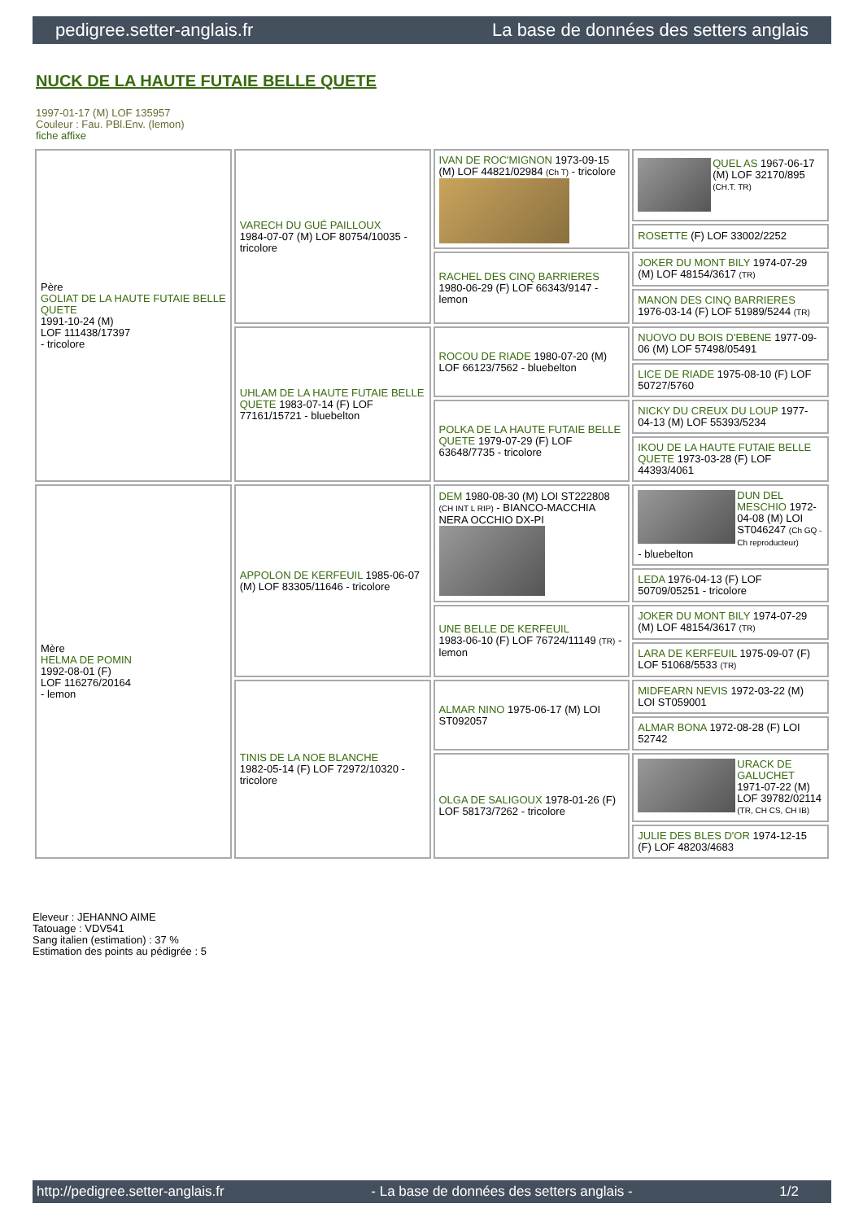pedigree.setter-anglais.fr La base de données des setters anglais
NUCK DE LA HAUTE FUTAIE BELLE QUETE
1997-01-17 (M) LOF 135957
Couleur : Fau. PBl.Env. (lemon)
fiche affixe
| Père GOLIAT DE LA HAUTE FUTAIE BELLE QUETE 1991-10-24 (M) LOF 111438/17397 - tricolore | VARECH DU GUÉ PAILLOUX 1984-07-07 (M) LOF 80754/10035 - tricolore | IVAN DE ROC'MIGNON 1973-09-15 (M) LOF 44821/02984 (Ch T) - tricolore | QUEL AS 1967-06-17 (M) LOF 32170/895 (CH.T. TR) |
| | | | ROSETTE (F) LOF 33002/2252 |
| | | RACHEL DES CINQ BARRIERES 1980-06-29 (F) LOF 66343/9147 - lemon | JOKER DU MONT BILY 1974-07-29 (M) LOF 48154/3617 (TR) |
| | | | MANON DES CINQ BARRIERES 1976-03-14 (F) LOF 51989/5244 (TR) |
| | UHLAM DE LA HAUTE FUTAIE BELLE QUETE 1983-07-14 (F) LOF 77161/15721 - bluebelton | ROCOU DE RIADE 1980-07-20 (M) LOF 66123/7562 - bluebelton | NUOVO DU BOIS D'EBENE 1977-09-06 (M) LOF 57498/05491 |
| | | | LICE DE RIADE 1975-08-10 (F) LOF 50727/5760 |
| | | POLKA DE LA HAUTE FUTAIE BELLE QUETE 1979-07-29 (F) LOF 63648/7735 - tricolore | NICKY DU CREUX DU LOUP 1977-04-13 (M) LOF 55393/5234 |
| | | | IKOU DE LA HAUTE FUTAIE BELLE QUETE 1973-03-28 (F) LOF 44393/4061 |
| Mère HELMA DE POMIN 1992-08-01 (F) LOF 116276/20164 - lemon | APPOLON DE KERFEUIL 1985-06-07 (M) LOF 83305/11646 - tricolore | DEM 1980-08-30 (M) LOI ST222808 (CH INT L RIP) - BIANCO-MACCHIA NERA OCCHIO DX-PI | DUN DEL MESCHIO 1972-04-08 (M) LOI ST046247 (Ch GQ - Ch reproducteur) - bluebelton |
| | | | LEDA 1976-04-13 (F) LOF 50709/05251 - tricolore |
| | | UNE BELLE DE KERFEUIL 1983-06-10 (F) LOF 76724/11149 (TR) - lemon | JOKER DU MONT BILY 1974-07-29 (M) LOF 48154/3617 (TR) |
| | | | LARA DE KERFEUIL 1975-09-07 (F) LOF 51068/5533 (TR) |
| | TINIS DE LA NOE BLANCHE 1982-05-14 (F) LOF 72972/10320 - tricolore | ALMAR NINO 1975-06-17 (M) LOI ST092057 | MIDFEARN NEVIS 1972-03-22 (M) LOI ST059001 |
| | | | ALMAR BONA 1972-08-28 (F) LOI 52742 |
| | | OLGA DE SALIGOUX 1978-01-26 (F) LOF 58173/7262 - tricolore | URACK DE GALUCHET 1971-07-22 (M) LOF 39782/02114 (TR, CH CS, CH IB) |
| | | | JULIE DES BLES D'OR 1974-12-15 (F) LOF 48203/4683 |
Eleveur : JEHANNO AIME
Tatouage : VDV541
Sang italien (estimation) : 37 %
Estimation des points au pédigrée : 5
http://pedigree.setter-anglais.fr - La base de données des setters anglais - 1/2